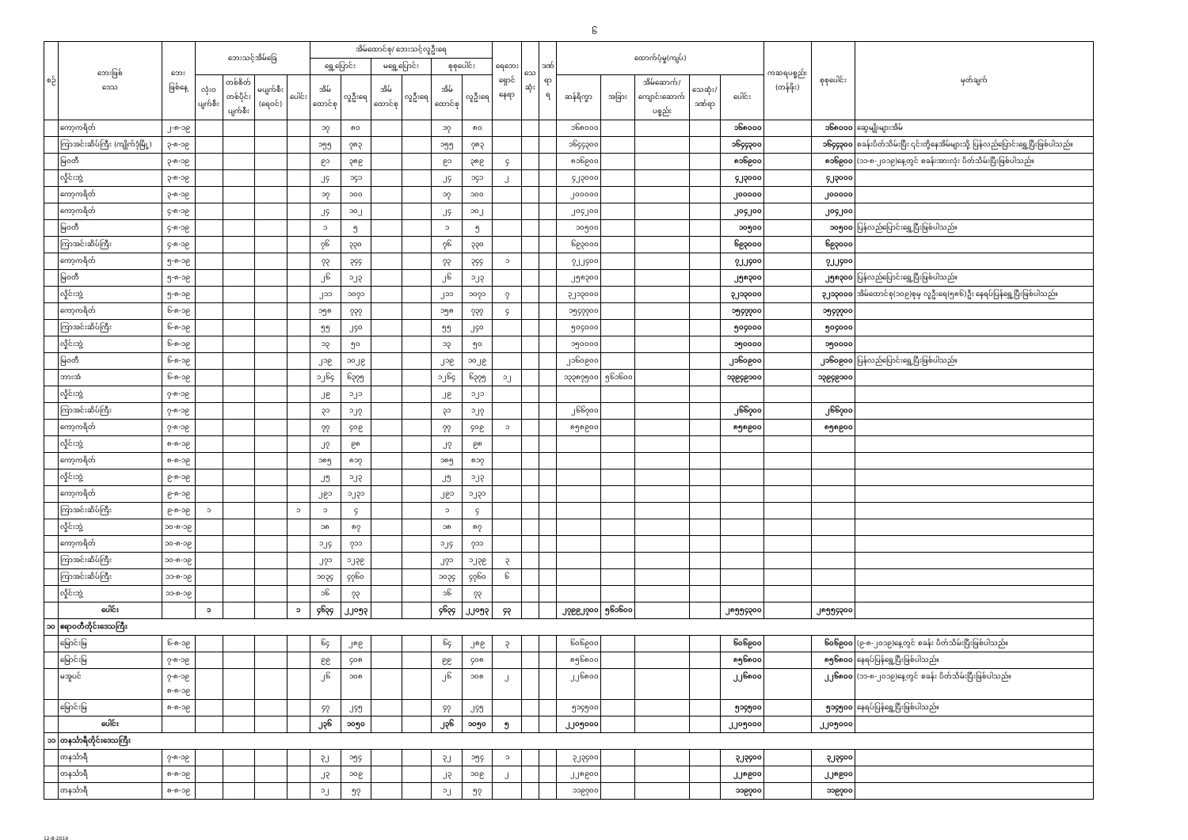၆
| စဉ် | ဘေးဖြစ် ဒေသ | ဘေး ဖြစ်နေ့ | ဘေးသင့်အိမ်ခြေ | | | | အိမ်ထောင်စု/ ဘေးသင့်လူဦးရေ | | | | | | ရေဘေး ရှောင် နေရာ | သေ ဆုံး | ဒဏ် ရာ ရ | ထောက်ပံ့မှု(ကျပ်) | | | | | ကဆရပစ္စည်း (တန်ဖိုး) | စုစုပေါင်း | မှတ်ချက် |
| --- | --- | --- | --- | --- | --- | --- | --- | --- | --- | --- | --- | --- | --- | --- | --- | --- | --- | --- | --- | --- | --- | --- | --- |
| | | | | | | | ရွှေ့ပြောင်း | | မရွှေ့ပြောင်း | | စုစုပေါင်း | | | | | | | | | | | | |
| | | | လုံးဝ ပျက်စီး | တစ်စိတ် တစ်ပိုင်း ပျက်စီး | မပျက်စီး (ရေဝင်) | ပေါင်း | အိမ် ထောင်စု | လူဦးရေ | အိမ် ထောင်စု | လူဦးရေ | အိမ် ထောင်စု | လူဦးရေ | | | | ဆန်ရိက္ခာ | အခြား | အိမ်ဆောက်/ ကျောင်းဆောက် ပစ္စည်း | သေဆုံး/ ဒဏ်ရာ | ပေါင်း | | | |
| | ကော့ကရိတ် | ၂-၈-၁၉ | | | | | ၁၇ | ၈၀ | | | ၁၇ | ၈၀ | | | | ၁၆၈၀၀၀ | | | | ၁၆၈၀၀၀ | | ၁၆၈၀၀၀ | ဆွေမျိုးများအိမ် |
| | ကြာအင်းဆိပ်ကြီး (ကျိုက်ဒုံမြို့) | ၃-၈-၁၉ | | | | | ၁၅၅ | ၇၈၃ | | | ၁၅၅ | ၇၈၃ | | | | ၁၆၄၄၃၀၀ | | | | ၁၆၄၄၃၀၀ | | ၁၆၄၄၃၀၀ | စခန်းပိတ်သိမ်းပြီး ၎င်းတို့နေအိမ်များသို့ ပြန်လည်ပြောင်းရွှေ့ပြီးဖြစ်ပါသည်။ |
| | မြဝတီ | ၃-၈-၁၉ | | | | | ၉၁ | ၃၈၉ | | | ၉၁ | ၃၈၉ | ၄ | | | ၈၁၆၉၀၀ | | | | ၈၁၆၉၀၀ | | ၈၁၆၉၀၀ | (၁၁-၈-၂၀၁၉)နေ့တွင် စခန်းအားလုံး ပိတ်သိမ်းပြီးဖြစ်ပါသည်။ |
| | လှိုင်းဘွဲ့ | ၃-၈-၁၉ | | | | | ၂၄ | ၁၄၁ | | | ၂၄ | ၁၄၁ | ၂ | | | ၄၂၃၀၀၀ | | | | ၄၂၃၀၀၀ | | ၄၂၃၀၀၀ | |
| | ကော့ကရိတ် | ၃-၈-၁၉ | | | | | ၁၇ | ၁၀၀ | | | ၁၇ | ၁၀၀ | | | | ၂၀၀၀၀၀ | | | | ၂၀၀၀၀၀ | | ၂၀၀၀၀၀ | |
| | ကော့ကရိတ် | ၄-၈-၁၉ | | | | | ၂၄ | ၁၀၂ | | | ၂၄ | ၁၀၂ | | | | ၂၀၄၂၀၀ | | | | ၂၀၄၂၀၀ | | ၂၀၄၂၀၀ | |
| | မြဝတီ | ၄-၈-၁၉ | | | | | ၁ | ၅ | | | ၁ | ၅ | | | | ၁၀၅၀၀ | | | | ၁၀၅၀၀ | | ၁၀၅၀၀ | ပြန်လည်ပြောင်းရွှေ့ပြီးဖြစ်ပါသည်။ |
| | ကြာအင်းဆိပ်ကြီး | ၄-၈-၁၉ | | | | | ၇၆ | ၃၃၀ | | | ၇၆ | ၃၃၀ | | | | ၆၉၃၀၀၀ | | | | ၆၉၃၀၀၀ | | ၆၉၃၀၀၀ | |
| | ကော့ကရိတ် | ၅-၈-၁၉ | | | | | ၇၃ | ၃၄၄ | | | ၇၃ | ၃၄၄ | ၁ | | | ၇၂၂၄၀၀ | | | | ၇၂၂၄၀၀ | | ၇၂၂၄၀၀ | |
| | မြဝတီ | ၅-၈-၁၉ | | | | | ၂၆ | ၁၂၃ | | | ၂၆ | ၁၂၃ | | | | ၂၅၈၃၀၀ | | | | ၂၅၈၃၀၀ | | ၂၅၈၃၀၀ | ပြန်လည်ပြောင်းရွှေ့ပြီးဖြစ်ပါသည်။ |
| | လှိုင်းဘွဲ့ | ၅-၈-၁၉ | | | | | ၂၁၁ | ၁၀၇၁ | | | ၂၁၁ | ၁၀၇၁ | ၇ | | | ၃၂၁၃၀၀၀ | | | | ၃၂၁၃၀၀၀ | | ၃၂၁၃၀၀၀ | အိမ်ထောင်စု(၁၀၉)စုမှ လူဦးရေ(၅၈၆)ဦး နေရပ်ပြန်ရွှေ့ပြီးဖြစ်ပါသည်။ |
| | ကော့ကရိတ် | ၆-၈-၁၉ | | | | | ၁၅၈ | ၇၃၇ | | | ၁၅၈ | ၇၃၇ | ၄ | | | ၁၅၄၇၇၀၀ | | | | ၁၅၄၇၇၀၀ | | ၁၅၄၇၇၀၀ | |
| | ကြာအင်းဆိပ်ကြီး | ၆-၈-၁၉ | | | | | ၅၅ | ၂၄၀ | | | ၅၅ | ၂၄၀ | | | | ၅၀၄၀၀၀ | | | | ၅၀၄၀၀၀ | | ၅၀၄၀၀၀ | |
| | လှိုင်းဘွဲ့ | ၆-၈-၁၉ | | | | | ၁၃ | ၅၀ | | | ၁၃ | ၅၀ | | | | ၁၅၀၀၀၀ | | | | ၁၅၀၀၀၀ | | ၁၅၀၀၀၀ | |
| | မြဝတီ | ၆-၈-၁၉ | | | | | ၂၁၉ | ၁၀၂၉ | | | ၂၁၉ | ၁၀၂၉ | | | | ၂၁၆၀၉၀၀ | | | | ၂၁၆၀၉၀၀ | | ၂၁၆၀၉၀၀ | ပြန်လည်ပြောင်းရွှေ့ပြီးဖြစ်ပါသည်။ |
| | ဘားအံ | ၆-၈-၁၉ | | | | | ၁၂၆၄ | ၆၃၇၅ | | | ၁၂၆၄ | ၆၃၇၅ | ၁၂ | | | ၁၃၃၈၇၅၀၀ | ၅၆၁၆၀၀ | | | ၁၃၉၄၉၁၀၀ | | ၁၃၉၄၉၁၀၀ | |
| | လှိုင်းဘွဲ့ | ၇-၈-၁၉ | | | | | ၂၉ | ၁၂၁ | | | ၂၉ | ၁၂၁ | | | | | | | | | | | |
| | ကြာအင်းဆိပ်ကြီး | ၇-၈-၁၉ | | | | | ၃၁ | ၁၂၇ | | | ၃၁ | ၁၂၇ | | | | ၂၆၆၇၀၀ | | | | ၂၆၆၇၀၀ | | ၂၆၆၇၀၀ | |
| | ကော့ကရိတ် | ၇-၈-၁၉ | | | | | ၇၇ | ၄၀၉ | | | ၇၇ | ၄၀၉ | ၁ | | | ၈၅၈၉၀၀ | | | | ၈၅၈၉၀၀ | | ၈၅၈၉၀၀ | |
| | လှိုင်းဘွဲ့ | ၈-၈-၁၉ | | | | | ၂၇ | ၉၈ | | | ၂၇ | ၉၈ | | | | | | | | | | | |
| | ကော့ကရိတ် | ၈-၈-၁၉ | | | | | ၁၈၅ | ၈၁၇ | | | ၁၈၅ | ၈၁၇ | | | | | | | | | | | |
| | လှိုင်းဘွဲ့ | ၉-၈-၁၉ | | | | | ၂၅ | ၁၂၃ | | | ၂၅ | ၁၂၃ | | | | | | | | | | | |
| | ကော့ကရိတ် | ၉-၈-၁၉ | | | | | ၂၉၁ | ၁၂၃၁ | | | ၂၉၁ | ၁၂၃၁ | | | | | | | | | | | |
| | ကြာအင်းဆိပ်ကြီး | ၉-၈-၁၉ | ၁ | | | ၁ | ၁ | ၄ | | | ၁ | ၄ | | | | | | | | | | | |
| | လှိုင်းဘွဲ့ | ၁၀-၈-၁၉ | | | | | ၁၈ | ၈၇ | | | ၁၈ | ၈၇ | | | | | | | | | | | |
| | ကော့ကရိတ် | ၁၀-၈-၁၉ | | | | | ၁၂၄ | ၇၁၁ | | | ၁၂၄ | ၇၁၁ | | | | | | | | | | | |
| | ကြာအင်းဆိပ်ကြီး | ၁၀-၈-၁၉ | | | | | ၂၇၁ | ၁၂၃၉ | | | ၂၇၁ | ၁၂၃၉ | ၃ | | | | | | | | | | |
| | ကြာအင်းဆိပ်ကြီး | ၁၁-၈-၁၉ | | | | | ၁၀၃၄ | ၄၇၆၀ | | | ၁၀၃၄ | ၄၇၆၀ | ၆ | | | | | | | | | | |
| | လှိုင်းဘွဲ့ | ၁၁-၈-၁၉ | | | | | ၁၆ | ၇၃ | | | ၁၆ | ၇၃ | | | | | | | | | | | |
| | ပေါင်း | | ၁ | | | ၁ | ၄၆၃၄ | ၂၂၀၅၃ | | | ၄၆၃၄ | ၂၂၀၅၃ | ၄၃ | | | ၂၇၉၉၂၇၀၀ | ၅၆၁၆၀၀ | | | ၂၈၅၅၄၃၀၀ | | ၂၈၅၅၄၃၀၀ | |
| ၁၀ | ဧရာဝတီတိုင်းဒေသကြီး | | | | | | | | | | | | | | | | | | | | | | |
| | မြောင်းမြ | ၆-၈-၁၉ | | | | | ၆၄ | ၂၈၉ | | | ၆၄ | ၂၈၉ | ၃ | | | ၆၀၆၉၀၀ | | | | ၆၀၆၉၀၀ | | ၆၀၆၉၀၀ | (၉-၈-၂၀၁၉)နေ့တွင် စခန်း ပိတ်သိမ်းပြီးဖြစ်ပါသည်။ |
| | မြောင်းမြ | ၇-၈-၁၉ | | | | | ၉၉ | ၄၀၈ | | | ၉၉ | ၄၀၈ | | | | ၈၅၆၈၀၀ | | | | ၈၅၆၈၀၀ | | ၈၅၆၈၀၀ | နေရပ်ပြန်ရွှေ့ပြီးဖြစ်ပါသည်။ |
| | မအူပင် | ၇-၈-၁၉ ၈-၈-၁၉ | | | | | ၂၆ | ၁၀၈ | | | ၂၆ | ၁၀၈ | ၂ | | | ၂၂၆၈၀၀ | | | | ၂၂၆၈၀၀ | | ၂၂၆၈၀၀ | (၁၁-၈-၂၀၁၉)နေ့တွင် စခန်း ပိတ်သိမ်းပြီးဖြစ်ပါသည်။ |
| | မြောင်းမြ | ၈-၈-၁၉ | | | | | ၄၇ | ၂၄၅ | | | ၄၇ | ၂၄၅ | | | | ၅၁၄၅၀၀ | | | | ၅၁၄၅၀၀ | | ၅၁၄၅၀၀ | နေရပ်ပြန်ရွှေ့ပြီးဖြစ်ပါသည်။ |
| | ပေါင်း | | | | | | ၂၃၆ | ၁၀၅၀ | | | ၂၃၆ | ၁၀၅၀ | ၅ | | | ၂၂၀၅၀၀၀ | | | | ၂၂၀၅၀၀၀ | | ၂၂၀၅၀၀၀ | |
| ၁၁ | တနင်္သာရီတိုင်းဒေသကြီး | | | | | | | | | | | | | | | | | | | | | | |
| | တနင်္သာရီ | ၇-၈-၁၉ | | | | | ၃၂ | ၁၅၄ | | | ၃၂ | ၁၅၄ | ၁ | | | ၃၂၃၄၀၀ | | | | ၃၂၃၄၀၀ | | ၃၂၃၄၀၀ | |
| | တနင်္သာရီ | ၈-၈-၁၉ | | | | | ၂၃ | ၁၀၉ | | | ၂၃ | ၁၀၉ | ၂ | | | ၂၂၈၉၀၀ | | | | ၂၂၈၉၀၀ | | ၂၂၈၉၀၀ | |
| | တနင်္သာရီ | ၈-၈-၁၉ | | | | | ၁၂ | ၅၇ | | | ၁၂ | ၅၇ | | | | ၁၁၉၇၀၀ | | | | ၁၁၉၇၀၀ | | ၁၁၉၇၀၀ | |
12-8-2019